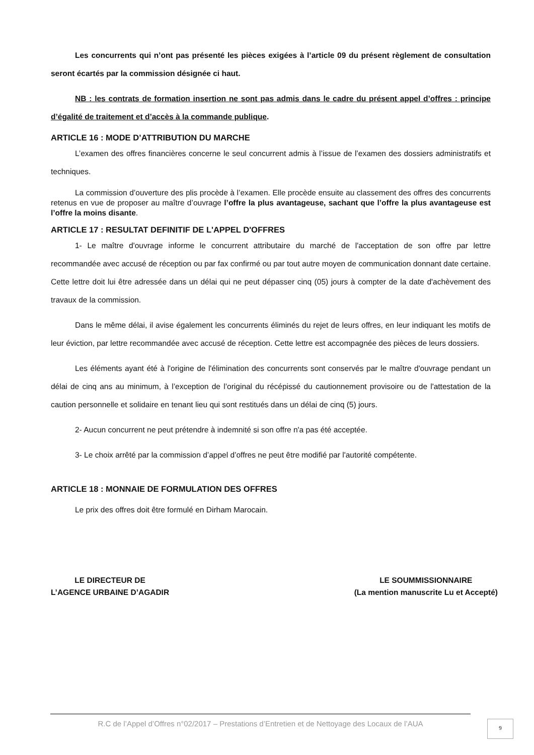Les concurrents qui n’ont pas présenté les pièces exigées à l’article 09 du présent règlement de consultation seront écartés par la commission désignée ci haut.
NB : les contrats de formation insertion ne sont pas admis dans le cadre du présent appel d’offres : principe d’égalité de traitement et d’accès à la commande publique.
ARTICLE 16 : MODE D’ATTRIBUTION DU MARCHE
L’examen des offres financières concerne le seul concurrent admis à l’issue de l’examen des dossiers administratifs et techniques.
La commission d’ouverture des plis procède à l’examen. Elle procède ensuite au classement des offres des concurrents retenus en vue de proposer au maître d’ouvrage l’offre la plus avantageuse, sachant que l’offre la plus avantageuse est l’offre la moins disante.
ARTICLE 17 : RESULTAT DEFINITIF DE L'APPEL D'OFFRES
1- Le maître d'ouvrage informe le concurrent attributaire du marché de l'acceptation de son offre par lettre recommandée avec accusé de réception ou par fax confirmé ou par tout autre moyen de communication donnant date certaine. Cette lettre doit lui être adressée dans un délai qui ne peut dépasser cinq (05) jours à compter de la date d'achèvement des travaux de la commission.
Dans le même délai, il avise également les concurrents éliminés du rejet de leurs offres, en leur indiquant les motifs de leur éviction, par lettre recommandée avec accusé de réception. Cette lettre est accompagnée des pièces de leurs dossiers.
Les éléments ayant été à l'origine de l'élimination des concurrents sont conservés par le maître d'ouvrage pendant un délai de cinq ans au minimum, à l’exception de l’original du récépissé du cautionnement provisoire ou de l'attestation de la caution personnelle et solidaire en tenant lieu qui sont restitués dans un délai de cinq (5) jours.
2- Aucun concurrent ne peut prétendre à indemnité si son offre n'a pas été acceptée.
3- Le choix arrêté par la commission d’appel d’offres ne peut être modifié par l'autorité compétente.
ARTICLE 18 : MONNAIE DE FORMULATION DES OFFRES
Le prix des offres doit être formulé en Dirham Marocain.
LE DIRECTEUR DE
L’AGENCE URBAINE D’AGADIR
LE SOUMMISSIONNAIRE
(La mention manuscrite Lu et Accepté)
R.C de l’Appel d’Offres n°02/2017 – Prestations d’Entretien et de Nettoyage des Locaux de l’AUA
9